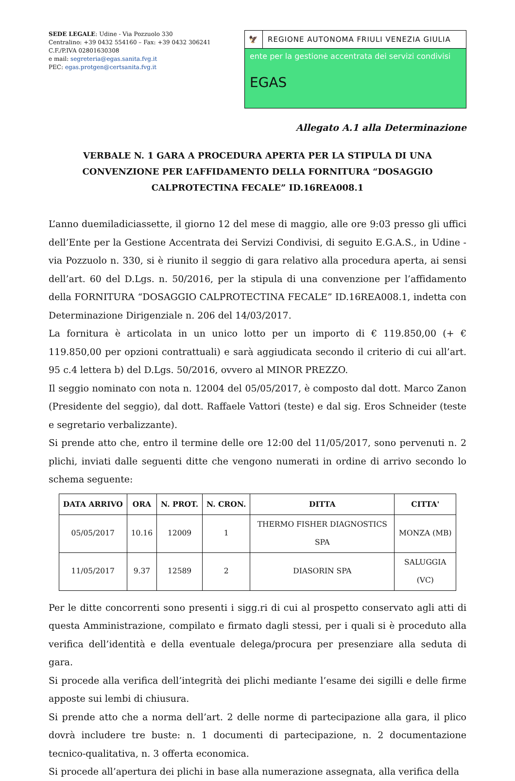SEDE LEGALE: Udine - Via Pozzuolo 330
Centralino: +39 0432 554160 – Fax: +39 0432 306241
C.F./P.IVA 02801630308
e mail: segreteria@egas.sanita.fvg.it
PEC: egas.protgen@certsanita.fvg.it
🦅
REGIONE AUTONOMA FRIULI VENEZIA GIULIA
ente per la gestione accentrata dei servizi condivisi
EGAS
Allegato A.1 alla Determinazione
VERBALE N. 1 GARA A PROCEDURA APERTA PER LA STIPULA DI UNA CONVENZIONE PER L’AFFIDAMENTO DELLA FORNITURA “DOSAGGIO CALPROTECTINA FECALE” ID.16REA008.1
L’anno duemiladiciassette, il giorno 12 del mese di maggio, alle ore 9:03 presso gli uffici dell’Ente per la Gestione Accentrata dei Servizi Condivisi, di seguito E.G.A.S., in Udine - via Pozzuolo n. 330, si è riunito il seggio di gara relativo alla procedura aperta, ai sensi dell’art. 60 del D.Lgs. n. 50/2016, per la stipula di una convenzione per l’affidamento della FORNITURA “DOSAGGIO CALPROTECTINA FECALE” ID.16REA008.1, indetta con Determinazione Dirigenziale n. 206 del 14/03/2017.
La fornitura è articolata in un unico lotto per un importo di € 119.850,00 (+ € 119.850,00 per opzioni contrattuali) e sarà aggiudicata secondo il criterio di cui all’art. 95 c.4 lettera b) del D.Lgs. 50/2016, ovvero al MINOR PREZZO.
Il seggio nominato con nota n. 12004 del 05/05/2017, è composto dal dott. Marco Zanon (Presidente del seggio), dal dott. Raffaele Vattori (teste) e dal sig. Eros Schneider (teste e segretario verbalizzante).
Si prende atto che, entro il termine delle ore 12:00 del 11/05/2017, sono pervenuti n. 2 plichi, inviati dalle seguenti ditte che vengono numerati in ordine di arrivo secondo lo schema seguente:
| DATA ARRIVO | ORA | N. PROT. | N. CRON. | DITTA | CITTA' |
| --- | --- | --- | --- | --- | --- |
| 05/05/2017 | 10.16 | 12009 | 1 | THERMO FISHER DIAGNOSTICS SPA | MONZA (MB) |
| 11/05/2017 | 9.37 | 12589 | 2 | DIASORIN SPA | SALUGGIA (VC) |
Per le ditte concorrenti sono presenti i sigg.ri di cui al prospetto conservato agli atti di questa Amministrazione, compilato e firmato dagli stessi, per i quali si è proceduto alla verifica dell’identità e della eventuale delega/procura per presenziare alla seduta di gara.
Si procede alla verifica dell’integrità dei plichi mediante l’esame dei sigilli e delle firme apposte sui lembi di chiusura.
Si prende atto che a norma dell’art. 2 delle norme di partecipazione alla gara, il plico dovrà includere tre buste: n. 1 documenti di partecipazione, n. 2 documentazione tecnico-qualitativa, n. 3 offerta economica.
Si procede all’apertura dei plichi in base alla numerazione assegnata, alla verifica della